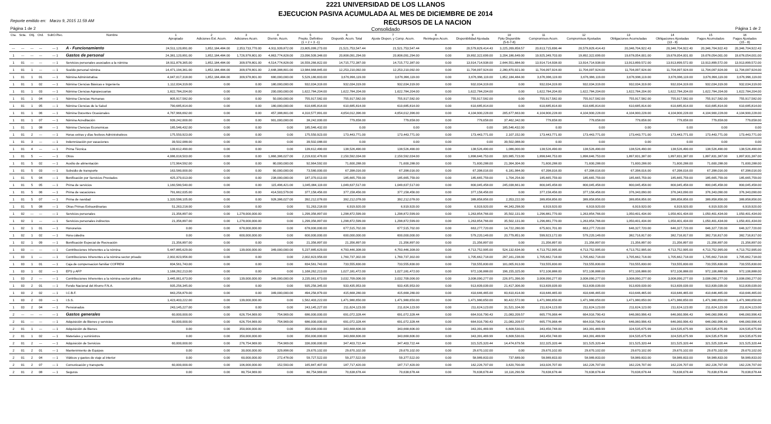2221 UNIVERSIDAD DE LOS LLANOS
EJECUCION PASIVA ACUMULADA AL MES DE DICIEMBRE DE 2014
Reporte emitido en: Marzo 9, 2015 11:59 AM RECURSOS DE LA NACION
Página 1 de 2 Consolidado Página 1 de 2
| Cta. | Scta. | Obj. | Ord. | SubO.Rec. | Nombre | 1 Apropiado | 2 Adiciones Ext. Acum. | 3 Adiciones Acum. | 4 Dismin. Acum. | 5 Prepto. Definitivo (1 + 2 + 3 -1) | 6 Disponib. Acum. Total | 7 Ajuste Dispon. y Comp. Acum. | 8 Reintegros Acum. | 9 Disponibilidad Ajustada | 10 Ppto Disponible (5-6-7-8) | 11 Compromisos Acum. | 12 Compromisos Ajustados | 13 Obligaciones Acumuladas | 14 Obligaciones Ajustadas (13 - 8) | 15 Pagos Acumulados | 16 Pagos Ajustados (15 - 8) |
| --- | --- | --- | --- | --- | --- | --- | --- | --- | --- | --- | --- | --- | --- | --- | --- | --- | --- | --- | --- | --- | --- |
| --- | --- | --- | --- | --- 1 | A - Funcionamiento | 24,511,120,891.00 | 1,852,184,484.00 | 2,353,733,770.00 | 4,911,939,872.00 | 23,805,099,273.00 | 21,521,753,547.44 | 21,521,753,547.44 | 0.00 | 20,579,829,414.43 | 3,225,269,858.57 | 20,613,715,696.44 | 20,579,829,414.43 | 20,346,704,922.43 | 20,346,704,922.43 | 20,346,704,922.43 | 20,346,704,922.43 |
| 1 | --- | --- | --- | --- 1 | Gastos de personal | 24,381,120,891.00 | 1,852,184,484.00 | 1,726,978,801.00 | 4,863,774,828.00 | 23,096,509,348.00 | 20,808,091,294.00 | 20,808,091,294.00 | 0.00 | 19,892,322,699.00 | 3,204,186,649.00 | 19,925,349,703.00 | 19,892,322,699.00 | 19,678,054,001.00 | 19,678,054,001.00 | 19,678,054,001.00 | 19,678,054,001.00 |
| 1 | 01 | --- | --- | --- 1 | Servicios personales asociados a la nómina | 18,911,878,365.00 | 1,852,184,484.00 | 309,978,801.00 | 4,514,774,828.00 | 16,559,266,822.00 | 14,715,772,387.00 | 14,715,772,387.00 | 0.00 | 13,914,714,938.00 | 2,644,551,884.00 | 13,914,714,938.00 | 13,914,714,938.00 | 13,913,899,572.00 | 13,913,899,572.00 | 13,913,899,572.00 | 13,913,899,572.00 |
| 1 | 01 | 1 | --- | --- 1 | Sueldo personal nómina | 14,471,194,361.00 | 1,852,184,484.00 | 309,978,801.00 | 2,648,388,801.00 | 13,984,968,845.00 | 12,253,210,092.00 | 12,253,210,092.00 | 0.00 | 11,704,097,924.00 | 2,280,870,921.00 | 11,704,097,924.00 | 11,704,097,924.00 | 11,704,097,924.00 | 11,704,097,924.00 | 11,704,097,924.00 | 11,704,097,924.00 |
| 1 | 01 | 1 | 01 | --- 1 | Nómina Administrativa | 4,047,017,318.00 | 1,852,184,484.00 | 309,978,801.00 | 680,000,000.00 | 5,529,180,603.00 | 3,676,996,119.00 | 3,676,996,119.00 | 0.00 | 3,676,996,119.00 | 1,852,184,484.00 | 3,676,996,119.00 | 3,676,996,119.00 | 3,676,996,119.00 | 3,676,996,119.00 | 3,676,996,119.00 | 3,676,996,119.00 |
| 1 | 01 | 1 | 02 | --- 1 | Nómina Ciencias Básicas e Ingeniería | 1,112,034,319.00 | 0.00 | 0.00 | 180,000,000.00 | 932,034,319.00 | 932,034,319.00 | 932,034,319.00 | 0.00 | 932,034,319.00 | 0.00 | 932,034,319.00 | 932,034,319.00 | 932,034,319.00 | 932,034,319.00 | 932,034,319.00 | 932,034,319.00 |
| 1 | 01 | 1 | 03 | --- 1 | Nómina Ciencias Agropecuarias | 1,822,784,204.00 | 0.00 | 0.00 | 200,000,000.00 | 1,622,784,204.00 | 1,622,784,204.00 | 1,622,784,204.00 | 0.00 | 1,622,784,204.00 | 0.00 | 1,622,784,204.00 | 1,622,784,204.00 | 1,622,784,204.00 | 1,622,784,204.00 | 1,622,784,204.00 | 1,622,784,204.00 |
| 1 | 01 | 1 | 04 | --- 1 | Nómina Ciencias Humanas | 805,917,582.00 | 0.00 | 0.00 | 50,000,000.00 | 755,917,582.00 | 755,917,582.00 | 755,917,582.00 | 0.00 | 755,917,582.00 | 0.00 | 755,917,582.00 | 755,917,582.00 | 755,917,582.00 | 755,917,582.00 | 755,917,582.00 | 755,917,582.00 |
| 1 | 01 | 1 | 05 | --- 1 | Nómina Ciencias de la Salud | 790,685,814.00 | 0.00 | 0.00 | 180,000,000.00 | 610,685,814.00 | 610,685,814.00 | 610,685,814.00 | 0.00 | 610,685,814.00 | 0.00 | 610,685,814.00 | 610,685,814.00 | 610,685,814.00 | 610,685,814.00 | 610,685,814.00 | 610,685,814.00 |
| 1 | 01 | 1 | 06 | --- 1 | Nómina Docentes Ocasionales | 4,767,966,692.00 | 0.00 | 0.00 | 457,388,801.00 | 4,310,577,891.00 | 4,654,012,396.00 | 4,654,012,396.00 | 0.00 | 4,104,900,228.00 | 205,677,663.00 | 4,104,900,228.00 | 4,104,900,228.00 | 4,104,900,228.00 | 4,104,900,228.00 | 4,104,900,228.00 | 4,104,900,228.00 |
| 1 | 01 | 1 | 07 | --- 1 | Nómina Acreditación | 939,242,000.00 | 0.00 | 0.00 | 901,000,000.00 | 38,242,000.00 | 779,658.00 | 779,658.00 | 0.00 | 779,658.00 | 37,462,342.00 | 779,658.00 | 779,658.00 | 779,658.00 | 779,658.00 | 779,658.00 | 779,658.00 |
| 1 | 01 | 1 | 08 | --- 1 | Nómina CIencias Economicas | 185,546,432.00 | 0.00 | 0.00 | 0.00 | 185,546,432.00 | 0.00 | 0.00 | 0.00 | 0.00 | 185,546,432.00 | 0.00 | 0.00 | 0.00 | 0.00 | 0.00 | 0.00 |
| 1 | 01 | 2 | --- | --- 1 | Horas extras y días festivos Administrativos | 175,550,923.00 | 0.00 | 0.00 | 0.00 | 175,550,923.00 | 173,443,771.00 | 173,443,771.00 | 0.00 | 173,443,771.00 | 2,107,152.00 | 173,443,771.00 | 173,443,771.00 | 173,443,771.00 | 173,443,771.00 | 173,443,771.00 | 173,443,771.00 |
| 1 | 01 | 3 | --- | --- 1 | Indemnización por vacaciones | 39,502,088.00 | 0.00 | 0.00 | 0.00 | 39,502,088.00 | 0.00 | 0.00 | 0.00 | 0.00 | 39,502,088.00 | 0.00 | 0.00 | 0.00 | 0.00 | 0.00 | 0.00 |
| 1 | 01 | 4 | --- | --- 1 | Prima Técnica | 139,612,490.00 | 0.00 | 0.00 | 0.00 | 139,612,490.00 | 138,526,490.00 | 138,526,490.00 | 0.00 | 138,526,490.00 | 1,086,000.00 | 138,526,490.00 | 138,526,490.00 | 138,526,490.00 | 138,526,490.00 | 138,526,490.00 | 138,526,490.00 |
| 1 | 01 | 5 | --- | --- 1 | Otros | 4,086,018,503.00 | 0.00 | 0.00 | 1,866,386,027.00 | 2,219,632,476.00 | 2,150,592,034.00 | 2,150,592,034.00 | 0.00 | 1,898,646,753.00 | 320,985,723.00 | 1,898,646,753.00 | 1,898,646,753.00 | 1,897,831,387.00 | 1,897,831,387.00 | 1,897,831,387.00 | 1,897,831,387.00 |
| 1 | 01 | 5 | 02 | --- 1 | Auxilio de alimentación | 172,964,592.00 | 0.00 | 0.00 | 80,000,000.00 | 92,964,592.00 | 71,600,288.00 | 71,600,288.00 | 0.00 | 71,600,288.00 | 21,364,304.00 | 71,600,288.00 | 71,600,288.00 | 71,600,288.00 | 71,600,288.00 | 71,600,288.00 | 71,600,288.00 |
| 1 | 01 | 5 | 03 | --- 1 | Subsidio de transporte | 163,580,000.00 | 0.00 | 0.00 | 90,000,000.00 | 73,580,000.00 | 67,398,016.00 | 67,398,016.00 | 0.00 | 67,398,016.00 | 6,181,984.00 | 67,398,016.00 | 67,398,016.00 | 67,398,016.00 | 67,398,016.00 | 67,398,016.00 | 67,398,016.00 |
| 1 | 01 | 5 | 04 | --- 1 | Bonificación por Servicios Prestados | 425,370,013.00 | 0.00 | 0.00 | 238,000,000.00 | 187,370,013.00 | 185,665,759.00 | 185,665,759.00 | 0.00 | 185,665,759.00 | 1,704,254.00 | 185,665,759.00 | 185,665,759.00 | 185,665,759.00 | 185,665,759.00 | 185,665,759.00 | 185,665,759.00 |
| 1 | 01 | 5 | 05 | --- 1 | Prima de servicios | 1,160,580,540.00 | 0.00 | 0.00 | 115,496,421.00 | 1,045,084,119.00 | 1,049,637,517.00 | 1,049,637,517.00 | 0.00 | 800,045,458.00 | 245,038,661.00 | 800,045,458.00 | 800,045,458.00 | 800,045,458.00 | 800,045,458.00 | 800,045,458.00 | 800,045,458.00 |
| 1 | 01 | 5 | 06 | --- 1 | Prima de vacaciones | 791,662,035.00 | 0.00 | 0.00 | 414,503,579.00 | 377,158,456.00 | 377,158,456.00 | 377,158,456.00 | 0.00 | 377,158,456.00 | 0.00 | 377,158,456.00 | 377,158,456.00 | 376,343,090.00 | 376,343,090.00 | 376,343,090.00 | 376,343,090.00 |
| 1 | 01 | 5 | 07 | --- 1 | Prima de navidad | 1,320,598,105.00 | 0.00 | 0.00 | 928,386,027.00 | 392,212,078.00 | 392,212,078.00 | 392,212,078.00 | 0.00 | 389,858,856.00 | 2,353,222.00 | 389,858,856.00 | 389,858,856.00 | 389,858,856.00 | 389,858,856.00 | 389,858,856.00 | 389,858,856.00 |
| 1 | 01 | 5 | 08 | --- 1 | Otras Primas Extraordinarias | 51,263,218.00 | 0.00 | 0.00 | 0.00 | 51,263,218.00 | 6,919,920.00 | 6,919,920.00 | 0.00 | 6,919,920.00 | 44,343,298.00 | 6,919,920.00 | 6,919,920.00 | 6,919,920.00 | 6,919,920.00 | 6,919,920.00 | 6,919,920.00 |
| 1 | 02 | --- | --- | --- 1 | Servicios personales | 21,356,897.00 | 0.00 | 1,278,000,000.00 | 0.00 | 1,299,356,897.00 | 1,298,872,599.00 | 1,298,872,599.00 | 0.00 | 1,263,854,766.00 | 35,502,131.00 | 1,296,881,770.00 | 1,263,854,766.00 | 1,050,401,434.00 | 1,050,401,434.00 | 1,050,401,434.00 | 1,050,401,434.00 |
| 1 | 02 | 1 | --- | --- 1 | Servicios personales indirectos | 21,356,897.00 | 0.00 | 1,278,000,000.00 | 0.00 | 1,299,356,897.00 | 1,298,872,599.00 | 1,298,872,599.00 | 0.00 | 1,263,854,766.00 | 35,502,131.00 | 1,296,881,770.00 | 1,263,854,766.00 | 1,050,401,434.00 | 1,050,401,434.00 | 1,050,401,434.00 | 1,050,401,434.00 |
| 1 | 02 | 1 | 01 | --- 1 | Honorarios | 0.00 | 0.00 | 678,000,000.00 | 0.00 | 678,000,000.00 | 677,515,702.00 | 677,515,702.00 | 0.00 | 663,277,720.00 | 14,722,280.00 | 675,601,701.00 | 663,277,720.00 | 646,327,720.00 | 646,327,720.00 | 646,327,720.00 | 646,327,720.00 |
| 1 | 02 | 1 | 02 | --- 1 | Hora cátedra | 0.00 | 0.00 | 600,000,000.00 | 0.00 | 600,000,000.00 | 600,000,000.00 | 600,000,000.00 | 0.00 | 579,220,149.00 | 20,779,851.00 | 599,923,172.00 | 579,220,149.00 | 382,716,817.00 | 382,716,817.00 | 382,716,817.00 | 382,716,817.00 |
| 1 | 02 | 1 | 09 | --- 1 | Bonificación Especial de Recreación | 21,356,897.00 | 0.00 | 0.00 | 0.00 | 21,356,897.00 | 21,356,897.00 | 21,356,897.00 | 0.00 | 21,356,897.00 | 0.00 | 21,356,897.00 | 21,356,897.00 | 21,356,897.00 | 21,356,897.00 | 21,356,897.00 | 21,356,897.00 |
| 1 | 03 | --- | --- | --- 1 | Contribuciones Inherentes a la nómina | 5,447,885,629.00 | 0.00 | 139,000,000.00 | 349,000,000.00 | 5,237,885,629.00 | 4,793,446,308.00 | 4,793,446,308.00 | 0.00 | 4,713,752,995.00 | 524,132,634.00 | 4,713,752,995.00 | 4,713,752,995.00 | 4,713,752,995.00 | 4,713,752,995.00 | 4,713,752,995.00 | 4,713,752,995.00 |
| 1 | 03 | 1 | --- | --- 1 | Contribuciones Inherentes a la nómina sector privado | 2,002,823,956.00 | 0.00 | 0.00 | 0.00 | 2,002,823,956.00 | 1,760,737,302.00 | 1,760,737,302.00 | 0.00 | 1,705,662,718.00 | 297,161,238.00 | 1,705,662,718.00 | 1,705,662,718.00 | 1,705,662,718.00 | 1,705,662,718.00 | 1,705,662,718.00 | 1,705,662,718.00 |
| 1 | 03 | 1 | 01 | --- 1 | Caja de compensacion familiar COFREM | 834,561,743.00 | 0.00 | 0.00 | 0.00 | 834,561,743.00 | 733,555,830.00 | 733,555,830.00 | 0.00 | 733,555,830.00 | 101,005,913.00 | 733,555,830.00 | 733,555,830.00 | 733,555,830.00 | 733,555,830.00 | 733,555,830.00 | 733,555,830.00 |
| 1 | 03 | 1 | 02 | --- 1 | EPS y AFP | 1,168,262,213.00 | 0.00 | 0.00 | 0.00 | 1,168,262,213.00 | 1,027,181,472.00 | 1,027,181,472.00 | 0.00 | 972,106,888.00 | 196,155,325.00 | 972,106,888.00 | 972,106,888.00 | 972,106,888.00 | 972,106,888.00 | 972,106,888.00 | 972,106,888.00 |
| 1 | 03 | 2 | --- | --- 1 | Contribuciones Inherentes a la nómina sector público | 3,445,061,673.00 | 0.00 | 139,000,000.00 | 349,000,000.00 | 3,235,061,673.00 | 3,032,709,006.00 | 3,032,709,006.00 | 0.00 | 3,008,090,277.00 | 226,971,396.00 | 3,008,090,277.00 | 3,008,090,277.00 | 3,008,090,277.00 | 3,008,090,277.00 | 3,008,090,277.00 | 3,008,090,277.00 |
| 1 | 03 | 2 | 01 | --- 1 | Fondo Nacional del Ahorro F.N.A. | 935,256,345.00 | 0.00 | 0.00 | 0.00 | 935,256,345.00 | 933,435,953.00 | 933,435,953.00 | 0.00 | 913,839,039.00 | 21,417,306.00 | 913,839,039.00 | 913,839,039.00 | 913,839,039.00 | 913,839,039.00 | 913,839,039.00 | 913,839,039.00 |
| 1 | 03 | 2 | 02 | --- 1 | I.C.B.F. | 843,256,879.00 | 0.00 | 0.00 | 349,000,000.00 | 494,256,879.00 | 415,668,280.00 | 415,668,280.00 | 0.00 | 410,646,465.00 | 83,610,414.00 | 410,646,465.00 | 410,646,465.00 | 410,646,465.00 | 410,646,465.00 | 410,646,465.00 | 410,646,465.00 |
| 1 | 03 | 2 | 03 | --- 1 | I.S.S. | 1,423,403,222.00 | 0.00 | 139,000,000.00 | 0.00 | 1,562,403,222.00 | 1,471,980,650.00 | 1,471,980,650.00 | 0.00 | 1,471,980,650.00 | 90,422,572.00 | 1,471,980,650.00 | 1,471,980,650.00 | 1,471,980,650.00 | 1,471,980,650.00 | 1,471,980,650.00 | 1,471,980,650.00 |
| 1 | 03 | 2 | 04 | --- 1 | Pensionados | 243,145,227.00 | 0.00 | 0.00 | 0.00 | 243,145,227.00 | 211,624,123.00 | 211,624,123.00 | 0.00 | 211,624,123.00 | 31,521,104.00 | 211,624,123.00 | 211,624,123.00 | 211,624,123.00 | 211,624,123.00 | 211,624,123.00 | 211,624,123.00 |
| 2 | --- | --- | --- | --- 1 | Gastos generales | 60,000,000.00 | 0.00 | 626,754,969.00 | 754,969.00 | 686,000,000.00 | 691,072,328.44 | 691,072,328.44 | 0.00 | 664,916,790.43 | 21,083,209.57 | 665,776,068.44 | 664,916,790.43 | 646,060,996.43 | 646,060,996.43 | 646,060,996.43 | 646,060,996.43 |
| 2 | 01 | --- | --- | --- 1 | Adquisición de Bienes y servicios | 60,000,000.00 | 0.00 | 626,754,969.00 | 754,969.00 | 686,000,000.00 | 691,072,328.44 | 691,072,328.44 | 0.00 | 664,916,790.43 | 21,083,209.57 | 665,776,068.44 | 664,916,790.43 | 646,060,996.43 | 646,060,996.43 | 646,060,996.43 | 646,060,996.43 |
| 2 | 01 | 1 | --- | --- 1 | Adquisición de Bienes | 0.00 | 0.00 | 350,000,000.00 | 0.00 | 350,000,000.00 | 343,668,606.00 | 343,668,606.00 | 0.00 | 343,391,469.99 | 6,608,530.01 | 343,450,748.00 | 343,391,469.99 | 324,535,675.99 | 324,535,675.99 | 324,535,675.99 | 324,535,675.99 |
| 2 | 01 | 1 | 02 | --- 1 | Materiales y suministros | 0.00 | 0.00 | 350,000,000.00 | 0.00 | 350,000,000.00 | 343,668,606.00 | 343,668,606.00 | 0.00 | 343,391,469.99 | 6,608,530.01 | 343,450,748.00 | 343,391,469.99 | 324,535,675.99 | 324,535,675.99 | 324,535,675.99 | 324,535,675.99 |
| 2 | 01 | 2 | --- | --- 1 | Adquisición de Servicios | 60,000,000.00 | 0.00 | 276,754,969.00 | 754,969.00 | 336,000,000.00 | 347,403,722.44 | 347,403,722.44 | 0.00 | 321,525,320.44 | 14,474,679.56 | 322,325,320.44 | 321,525,320.44 | 321,525,320.44 | 321,525,320.44 | 321,525,320.44 | 321,525,320.44 |
| 2 | 01 | 2 | 01 | --- 1 | Mantenimiento de Equipos | 0.00 | 0.00 | 30,000,000.00 | 329,898.00 | 29,670,102.00 | 29,670,102.00 | 29,670,102.00 | 0.00 | 29,670,102.00 | 0.00 | 29,670,102.00 | 29,670,102.00 | 29,670,102.00 | 29,670,102.00 | 29,670,102.00 | 29,670,102.00 |
| 2 | 01 | 2 | 04 | --- 1 | Viáticos y gastos de viaje al interior | 0.00 | 0.00 | 60,000,000.00 | 272,478.00 | 59,727,522.00 | 59,377,522.00 | 59,377,522.00 | 0.00 | 58,989,833.00 | 737,689.00 | 58,989,833.00 | 58,989,833.00 | 58,989,833.00 | 58,989,833.00 | 58,989,833.00 | 58,989,833.00 |
| 2 | 01 | 2 | 07 | --- 1 | Comunicación y transporte | 60,000,000.00 | 0.00 | 106,000,000.00 | 152,593.00 | 165,847,407.00 | 187,717,420.00 | 187,717,420.00 | 0.00 | 162,226,707.00 | 3,620,700.00 | 163,026,707.00 | 162,226,707.00 | 162,226,707.00 | 162,226,707.00 | 162,226,707.00 | 162,226,707.00 |
| 2 | 01 | 2 | 08 | --- 1 | Seguros | 0.00 | 0.00 | 80,754,969.00 | 0.00 | 80,754,969.00 | 70,638,678.44 | 70,638,678.44 | 0.00 | 70,638,678.44 | 10,116,290.56 | 70,638,678.44 | 70,638,678.44 | 70,638,678.44 | 70,638,678.44 | 70,638,678.44 | 70,638,678.44 |